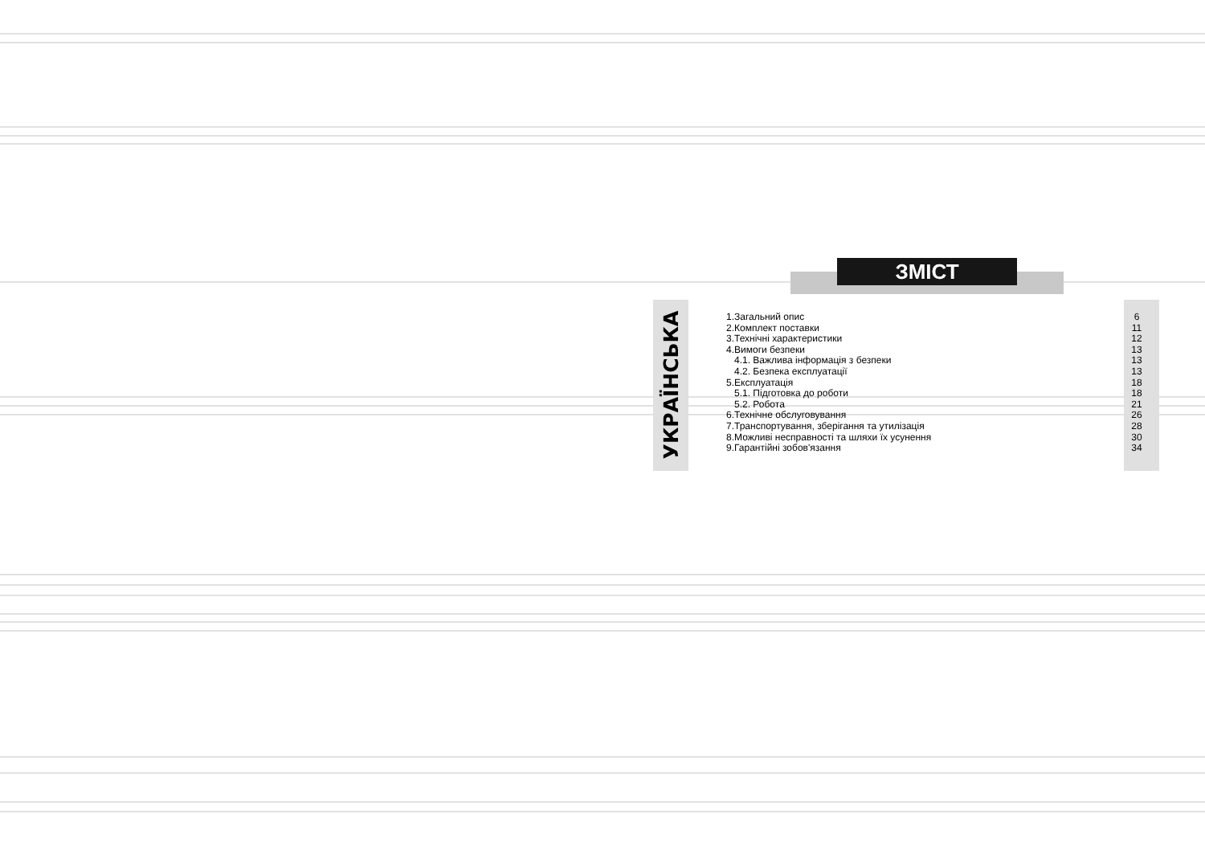ЗМІСТ
УКРАЇНСЬКА
1.Загальний опис 6
2.Комплект поставки 11
3.Технічні характеристики 12
4.Вимоги безпеки 13
4.1. Важлива інформація з безпеки 13
4.2. Безпека експлуатації 13
5.Експлуатація 18
5.1. Підготовка до роботи 18
5.2. Робота 21
6.Технічне обслуговування 26
7.Транспортування, зберігання та утилізація 28
8.Можливі несправності та шляхи їх усунення 30
9.Гарантійні зобов'язання 34